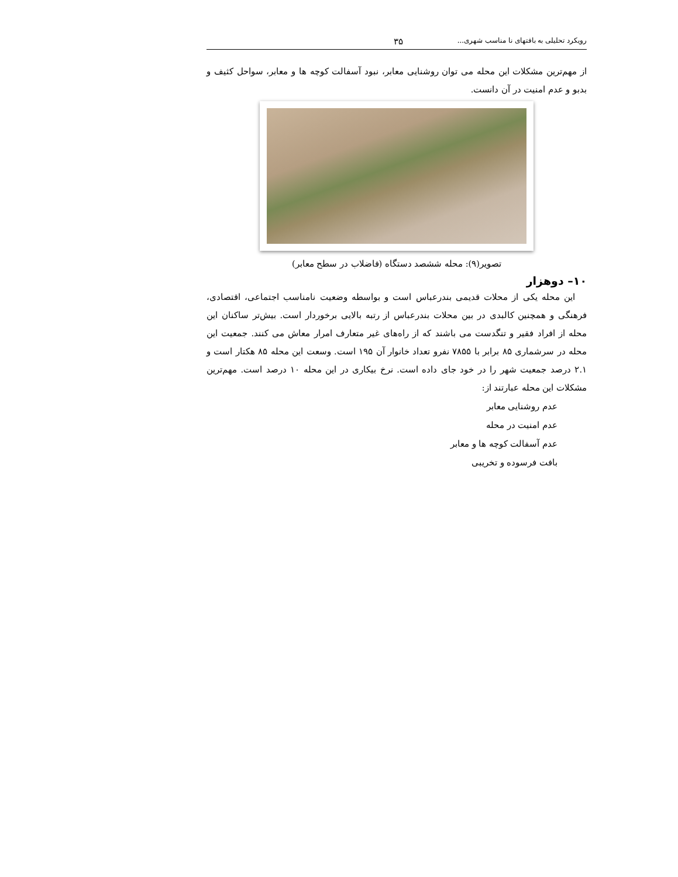رویکرد تحلیلی به بافتهای نا مناسب شهری... ۳۵
از مهم‌ترین مشکلات این محله می توان روشنایی معابر، نبود آسفالت کوچه ها و معابر، سواحل کثیف و بدبو و عدم امنیت در آن دانست.
تصویر(۹): محله ششصد دستگاه (فاضلاب در سطح معابر)
۱۰– دوهزار
این محله یکی از محلات قدیمی بندرعباس است و بواسطه وضعیت نامناسب اجتماعی، اقتصادی، فرهنگی و همچنین کالبدی در بین محلات بندرعباس از رتبه بالایی برخوردار است. بیش‌تر ساکنان این محله از افراد فقیر و تنگدست می باشند که از راه‌های غیر متعارف امرار معاش می کنند. جمعیت این محله در سرشماری ۸۵ برابر با ۷۸۵۵ نفرو تعداد خانوار آن ۱۹۵ است. وسعت این محله ۸۵ هکتار است و ۲.۱ درصد جمعیت شهر را در خود جای داده است. نرخ بیکاری در این محله ۱۰ درصد است. مهم‌ترین مشکلات این محله عبارتند از:
عدم روشنایی معابر
عدم امنیت در محله
عدم آسفالت کوچه ها و معابر
بافت فرسوده و تخریبی